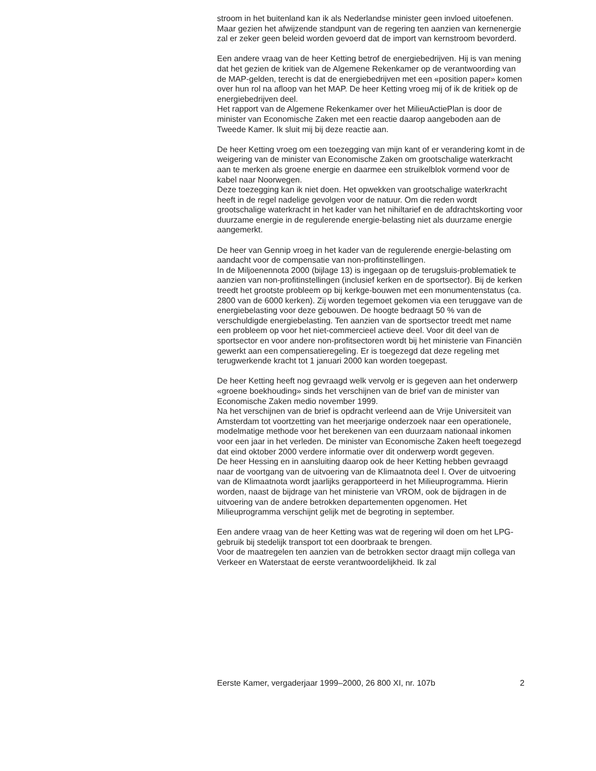stroom in het buitenland kan ik als Nederlandse minister geen invloed uitoefenen. Maar gezien het afwijzende standpunt van de regering ten aanzien van kernenergie zal er zeker geen beleid worden gevoerd dat de import van kernstroom bevorderd.
Een andere vraag van de heer Ketting betrof de energiebedrijven. Hij is van mening dat het gezien de kritiek van de Algemene Rekenkamer op de verantwoording van de MAP-gelden, terecht is dat de energiebedrijven met een «position paper» komen over hun rol na afloop van het MAP. De heer Ketting vroeg mij of ik de kritiek op de energiebedrijven deel.
Het rapport van de Algemene Rekenkamer over het MilieuActiePlan is door de minister van Economische Zaken met een reactie daarop aangeboden aan de Tweede Kamer. Ik sluit mij bij deze reactie aan.
De heer Ketting vroeg om een toezegging van mijn kant of er verandering komt in de weigering van de minister van Economische Zaken om grootschalige waterkracht aan te merken als groene energie en daarmee een struikelblok vormend voor de kabel naar Noorwegen.
Deze toezegging kan ik niet doen. Het opwekken van grootschalige waterkracht heeft in de regel nadelige gevolgen voor de natuur. Om die reden wordt grootschalige waterkracht in het kader van het nihiltarief en de afdrachtskorting voor duurzame energie in de regulerende energie-belasting niet als duurzame energie aangemerkt.
De heer van Gennip vroeg in het kader van de regulerende energie-belasting om aandacht voor de compensatie van non-profitinstellingen.
In de Miljoenennota 2000 (bijlage 13) is ingegaan op de terugsluis-problematiek te aanzien van non-profitinstellingen (inclusief kerken en de sportsector). Bij de kerken treedt het grootste probleem op bij kerkge-bouwen met een monumentenstatus (ca. 2800 van de 6000 kerken). Zij worden tegemoet gekomen via een teruggave van de energiebelasting voor deze gebouwen. De hoogte bedraagt 50 % van de verschuldigde energiebelasting. Ten aanzien van de sportsector treedt met name een probleem op voor het niet-commercieel actieve deel. Voor dit deel van de sportsector en voor andere non-profitsectoren wordt bij het ministerie van Financiën gewerkt aan een compensatieregeling. Er is toegezegd dat deze regeling met terugwerkende kracht tot 1 januari 2000 kan worden toegepast.
De heer Ketting heeft nog gevraagd welk vervolg er is gegeven aan het onderwerp «groene boekhouding» sinds het verschijnen van de brief van de minister van Economische Zaken medio november 1999.
Na het verschijnen van de brief is opdracht verleend aan de Vrije Universiteit van Amsterdam tot voortzetting van het meerjarige onderzoek naar een operationele, modelmatige methode voor het berekenen van een duurzaam nationaal inkomen voor een jaar in het verleden. De minister van Economische Zaken heeft toegezegd dat eind oktober 2000 verdere informatie over dit onderwerp wordt gegeven.
De heer Hessing en in aansluiting daarop ook de heer Ketting hebben gevraagd naar de voortgang van de uitvoering van de Klimaatnota deel I. Over de uitvoering van de Klimaatnota wordt jaarlijks gerapporteerd in het Milieuprogramma. Hierin worden, naast de bijdrage van het ministerie van VROM, ook de bijdragen in de uitvoering van de andere betrokken departementen opgenomen. Het Milieuprogramma verschijnt gelijk met de begroting in september.
Een andere vraag van de heer Ketting was wat de regering wil doen om het LPG-gebruik bij stedelijk transport tot een doorbraak te brengen.
Voor de maatregelen ten aanzien van de betrokken sector draagt mijn collega van Verkeer en Waterstaat de eerste verantwoordelijkheid. Ik zal
Eerste Kamer, vergaderjaar 1999–2000, 26 800 XI, nr. 107b 2